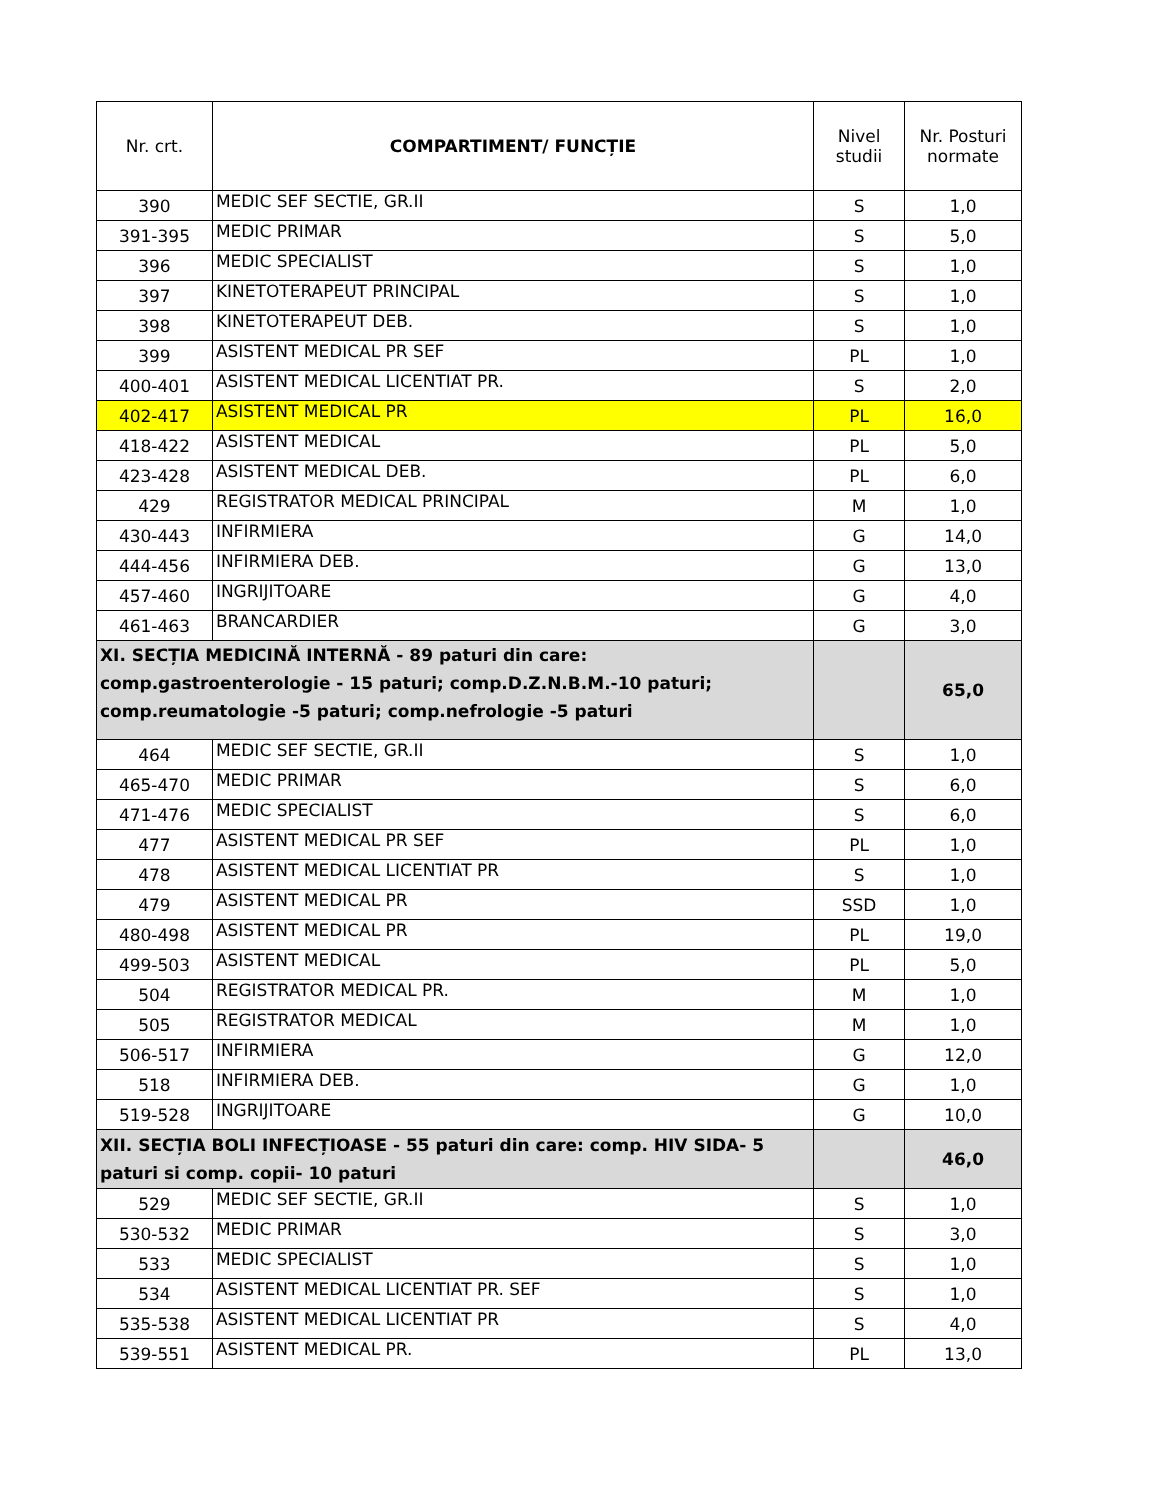| Nr. crt. | COMPARTIMENT/ FUNCȚIE | Nivel studii | Nr. Posturi normate |
| --- | --- | --- | --- |
| 390 | MEDIC SEF SECTIE, GR.II | S | 1,0 |
| 391-395 | MEDIC PRIMAR | S | 5,0 |
| 396 | MEDIC SPECIALIST | S | 1,0 |
| 397 | KINETOTERAPEUT PRINCIPAL | S | 1,0 |
| 398 | KINETOTERAPEUT DEB. | S | 1,0 |
| 399 | ASISTENT MEDICAL PR SEF | PL | 1,0 |
| 400-401 | ASISTENT MEDICAL LICENTIAT PR. | S | 2,0 |
| 402-417 | ASISTENT MEDICAL PR | PL | 16,0 |
| 418-422 | ASISTENT MEDICAL | PL | 5,0 |
| 423-428 | ASISTENT MEDICAL DEB. | PL | 6,0 |
| 429 | REGISTRATOR MEDICAL PRINCIPAL | M | 1,0 |
| 430-443 | INFIRMIERA | G | 14,0 |
| 444-456 | INFIRMIERA DEB. | G | 13,0 |
| 457-460 | INGRIJITOARE | G | 4,0 |
| 461-463 | BRANCARDIER | G | 3,0 |
| XI. SECȚIA MEDICINĂ INTERNĂ - 89 paturi din care: comp.gastroenterologie - 15 paturi; comp.D.Z.N.B.M.-10 paturi; comp.reumatologie -5 paturi; comp.nefrologie -5 paturi | | | 65,0 |
| 464 | MEDIC SEF SECTIE, GR.II | S | 1,0 |
| 465-470 | MEDIC PRIMAR | S | 6,0 |
| 471-476 | MEDIC SPECIALIST | S | 6,0 |
| 477 | ASISTENT MEDICAL PR SEF | PL | 1,0 |
| 478 | ASISTENT MEDICAL LICENTIAT PR | S | 1,0 |
| 479 | ASISTENT MEDICAL PR | SSD | 1,0 |
| 480-498 | ASISTENT MEDICAL PR | PL | 19,0 |
| 499-503 | ASISTENT MEDICAL | PL | 5,0 |
| 504 | REGISTRATOR MEDICAL PR. | M | 1,0 |
| 505 | REGISTRATOR MEDICAL | M | 1,0 |
| 506-517 | INFIRMIERA | G | 12,0 |
| 518 | INFIRMIERA DEB. | G | 1,0 |
| 519-528 | INGRIJITOARE | G | 10,0 |
| XII. SECȚIA BOLI INFECȚIOASE - 55 paturi din care: comp. HIV SIDA- 5 paturi si comp. copii- 10 paturi | | | 46,0 |
| 529 | MEDIC SEF SECTIE, GR.II | S | 1,0 |
| 530-532 | MEDIC PRIMAR | S | 3,0 |
| 533 | MEDIC SPECIALIST | S | 1,0 |
| 534 | ASISTENT MEDICAL LICENTIAT PR. SEF | S | 1,0 |
| 535-538 | ASISTENT MEDICAL LICENTIAT PR | S | 4,0 |
| 539-551 | ASISTENT MEDICAL PR. | PL | 13,0 |